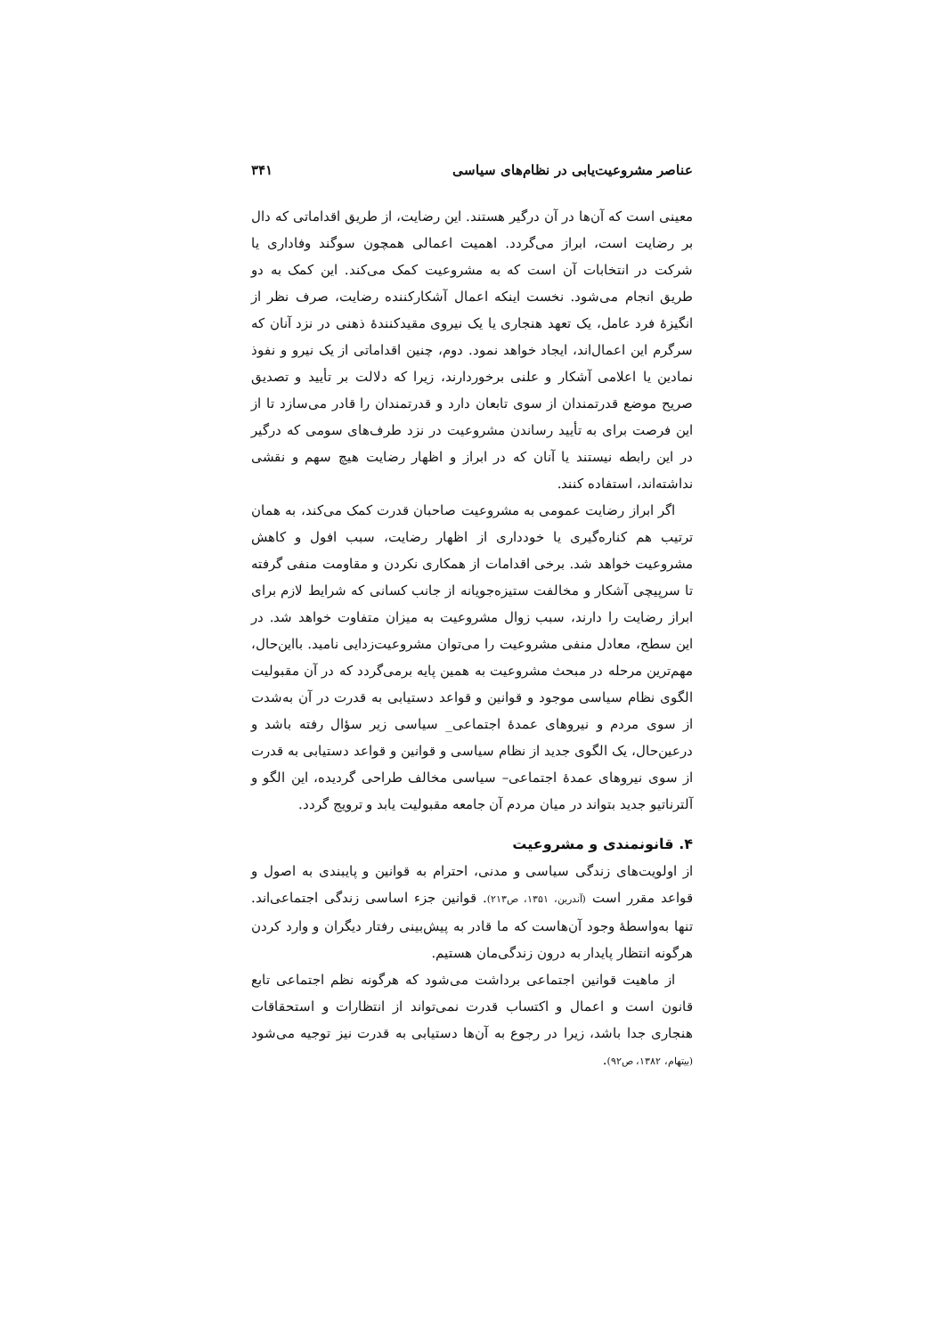عناصر مشروعیت‌یابی در نظام‌های سیاسی ۳۴۱
معینی است که آن‌ها در آن درگیر هستند. این رضایت، از طریق اقداماتی که دال بر رضایت است، ابراز می‌گردد. اهمیت اعمالی همچون سوگند وفاداری یا شرکت در انتخابات آن است که به مشروعیت کمک می‌کند. این کمک به دو طریق انجام می‌شود. نخست اینکه اعمال آشکارکننده رضایت، صرف نظر از انگیزهٔ فرد عامل، یک تعهد هنجاری یا یک نیروی مقیدکنندهٔ ذهنی در نزد آنان که سرگرم این اعمال‌اند، ایجاد خواهد نمود. دوم، چنین اقداماتی از یک نیرو و نفوذ نمادین یا اعلامی آشکار و علنی برخوردارند، زیرا که دلالت بر تأیید و تصدیق صریح موضع قدرتمندان از سوی تابعان دارد و قدرتمندان را قادر می‌سازد تا از این فرصت برای به تأیید رساندن مشروعیت در نزد طرف‌های سومی که درگیر در این رابطه نیستند یا آنان که در ابراز و اظهار رضایت هیچ سهم و نقشی نداشته‌اند، استفاده کنند.
اگر ابراز رضایت عمومی به مشروعیت صاحبان قدرت کمک می‌کند، به همان ترتیب هم کناره‌گیری یا خودداری از اظهار رضایت، سبب افول و کاهش مشروعیت خواهد شد. برخی اقدامات از همکاری نکردن و مقاومت منفی گرفته تا سرپیچی آشکار و مخالفت ستیزه‌جویانه از جانب کسانی که شرایط لازم برای ابراز رضایت را دارند، سبب زوال مشروعیت به میزان متفاوت خواهد شد. در این سطح، معادل منفی مشروعیت را می‌توان مشروعیت‌زدایی نامید. بااین‌حال، مهم‌ترین مرحله در مبحث مشروعیت به همین پایه برمی‌گردد که در آن مقبولیت الگوی نظام سیاسی موجود و قوانین و قواعد دستیابی به قدرت در آن به‌شدت از سوی مردم و نیروهای عمدهٔ اجتماعی_ سیاسی زیر سؤال رفته باشد و درعین‌حال، یک الگوی جدید از نظام سیاسی و قوانین و قواعد دستیابی به قدرت از سوی نیروهای عمدهٔ اجتماعی– سیاسی مخالف طراحی گردیده، این الگو و آلترناتیو جدید بتواند در میان مردم آن جامعه مقبولیت یابد و ترویج گردد.
۴. قانونمندی و مشروعیت
از اولویت‌های زندگی سیاسی و مدنی، احترام به قوانین و پایبندی به اصول و قواعد مقرر است (آندرین، ۱۳۵۱، ص۲۱۳). قوانین جزء اساسی زندگی اجتماعی‌اند. تنها به‌واسطهٔ وجود آن‌هاست که ما قادر به پیش‌بینی رفتار دیگران و وارد کردن هرگونه انتظار پایدار به درون زندگی‌مان هستیم.
از ماهیت قوانین اجتماعی برداشت می‌شود که هرگونه نظم اجتماعی تابع قانون است و اعمال و اکتساب قدرت نمی‌تواند از انتظارات و استحقاقات هنجاری جدا باشد، زیرا در رجوع به آن‌ها دستیابی به قدرت نیز توجیه می‌شود (بیتهام، ۱۳۸۲، ص۹۲).